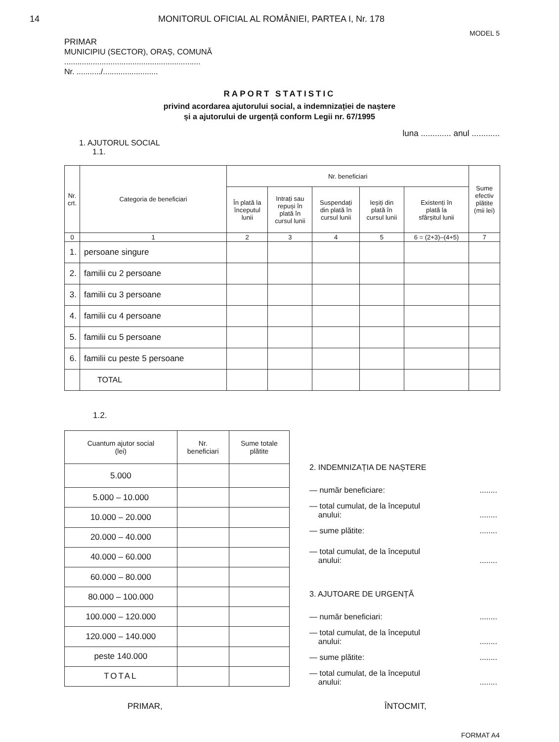14 MONITORUL OFICIAL AL ROMÂNIEI, PARTEA I, Nr. 178
MODEL 5
PRIMAR
MUNICIPIU (SECTOR), ORAȘ, COMUNĂ
..............................................................
Nr. .........../.........................
RAPORT STATISTIC
privind acordarea ajutorului social, a indemnizației de naștere
și a ajutorului de urgență conform Legii nr. 67/1995
luna ............. anul ............
1. AJUTORUL SOCIAL
1.1.
| Nr. crt. | Categoria de beneficiari | Nr. beneficiari | | | | | Sume efectiv plătite (mii lei) |
| --- | --- | --- | --- | --- | --- | --- | --- |
| | | În plată la începutul lunii | Intrați sau repuși în plată în cursul lunii | Suspendați din plată în cursul lunii | Ieșiți din plată în cursul lunii | Existenți în plată la sfârșitul lunii | |
| 0 | 1 | 2 | 3 | 4 | 5 | 6 = (2+3)–(4+5) | 7 |
| 1. | persoane singure | | | | | | |
| 2. | familii cu 2 persoane | | | | | | |
| 3. | familii cu 3 persoane | | | | | | |
| 4. | familii cu 4 persoane | | | | | | |
| 5. | familii cu 5 persoane | | | | | | |
| 6. | familii cu peste 5 persoane | | | | | | |
| | TOTAL | | | | | | |
1.2.
| Cuantum ajutor social (lei) | Nr. beneficiari | Sume totale plătite |
| --- | --- | --- |
| 5.000 | | |
| 5.000 – 10.000 | | |
| 10.000 – 20.000 | | |
| 20.000 – 40.000 | | |
| 40.000 – 60.000 | | |
| 60.000 – 80.000 | | |
| 80.000 – 100.000 | | |
| 100.000 – 120.000 | | |
| 120.000 – 140.000 | | |
| peste 140.000 | | |
| TOTAL | | |
2. INDEMNIZAȚIA DE NAȘTERE
— număr beneficiare:........
— total cumulat, de la începutul
anului:
........
— sume plătite:........
— total cumulat, de la începutul
anului:
........
3. AJUTOARE DE URGENȚĂ
— număr beneficiari:........
— total cumulat, de la începutul
anului:
........
— sume plătite:........
— total cumulat, de la începutul
anului:
........
PRIMAR, ÎNTOCMIT,
FORMAT A4